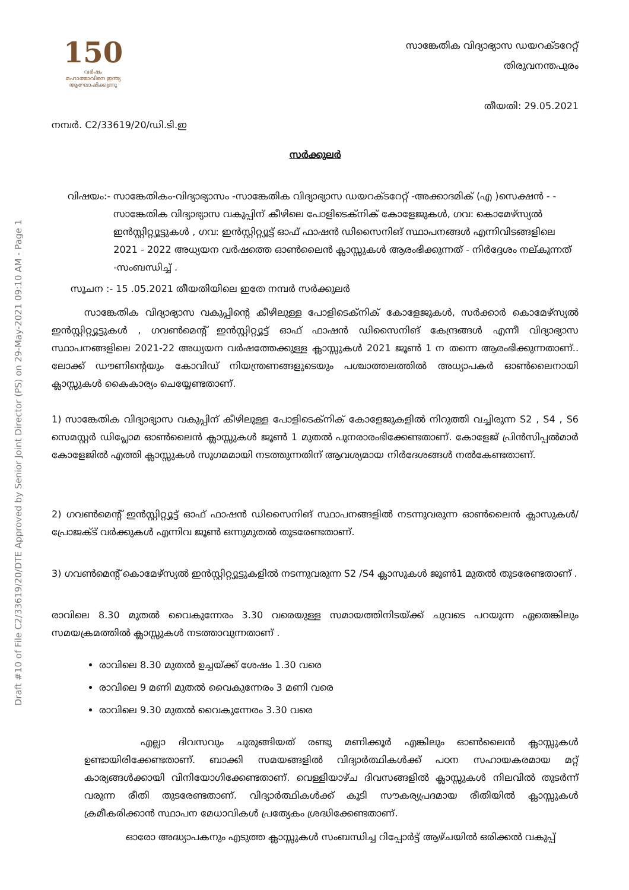Draft #10 of File C2/33619/20/DTE Approved by Senior Joint Director (PS) on 29-May-2021 09:10 AM - Page 1
150
വർഷം
മഹാത്മാവിനെ ഇന്ത്യ ആഘോഷിക്കുന്നു
സാങ്കേതിക വിദ്യാഭ്യാസ ഡയറക്ടറേറ്റ്
തിരുവനന്തപുരം
തീയതി: 29.05.2021
നമ്പർ. C2/33619/20/ഡി.ടി.ഇ
സർക്കുലർ
വിഷയം:- സാങ്കേതികം-വിദ്യാഭ്യാസം -സാങ്കേതിക വിദ്യാഭ്യാസ ഡയറക്ടറേറ്റ് -അക്കാദമിക് (എ )സെക്ഷൻ - - സാങ്കേതിക വിദ്യാഭ്യാസ വകുപ്പിന് കീഴിലെ പോളിടെക്നിക് കോളേജുകൾ, ഗവ: കൊമേഴ്‌സ്യൽ ഇൻസ്റ്റിറ്റ്യൂട്ടുകൾ , ഗവ: ഇൻസ്റ്റിറ്റ്യൂട്ട് ഓഫ് ഫാഷൻ ഡിസൈനിങ് സ്ഥാപനങ്ങൾ എന്നിവിടങ്ങളിലെ 2021 - 2022 അധ്യയന വർഷത്തെ ഓൺലൈൻ ക്ലാസ്സുകൾ ആരംഭിക്കുന്നത് - നിർദ്ദേശം നല്കുന്നത് -സംബന്ധിച്ച് .
സൂചന :- 15 .05.2021 തീയതിയിലെ ഇതേ നമ്പർ സർക്കുലർ
സാങ്കേതിക വിദ്യാഭ്യാസ വകുപ്പിന്റെ കീഴിലുള്ള പോളിടെക്നിക് കോളേജുകൾ, സർക്കാർ കൊമേഴ്സ്യൽ ഇൻസ്റ്റിറ്റ്യൂട്ടുകൾ , ഗവൺമെന്റ് ഇൻസ്റ്റിറ്റ്യൂട്ട് ഓഫ് ഫാഷൻ ഡിസൈനിങ് കേന്ദ്രങ്ങൾ എന്നീ വിദ്യാഭ്യാസ സ്ഥാപനങ്ങളിലെ 2021-22 അധ്യയന വർഷത്തേക്കുള്ള ക്ലാസ്സുകൾ 2021 ജൂൺ 1 ന തന്നെ ആരംഭിക്കുന്നതാണ്.. ലോക്ക് ഡൗണിന്റെയും കോവിഡ് നിയന്ത്രണങ്ങളുടെയും പശ്ചാത്തലത്തിൽ അധ്യാപകർ ഓൺലൈനായി ക്ലാസ്സുകൾ കൈകാര്യം ചെയ്യേണ്ടതാണ്.
1) സാങ്കേതിക വിദ്യാഭ്യാസ വകുപ്പിന് കീഴിലുള്ള പോളിടെക്നിക് കോളേജുകളിൽ നിറുത്തി വച്ചിരുന്ന S2 , S4 , S6 സെമസ്റ്റർ ഡിപ്ലോമ ഓൺലൈൻ ക്ലാസ്സുകൾ ജൂൺ 1 മുതൽ പുനരാരംഭിക്കേണ്ടതാണ്. കോളേജ് പ്രിൻസിപ്പൽമാർ കോളേജിൽ എത്തി ക്ലാസ്സുകൾ സുഗമമായി നടത്തുന്നതിന് ആവശ്യമായ നിർദേശങ്ങൾ നൽകേണ്ടതാണ്.
2) ഗവൺമെന്റ് ഇൻസ്റ്റിറ്റ്യൂട്ട് ഓഫ് ഫാഷൻ ഡിസൈനിങ് സ്ഥാപനങ്ങളിൽ നടന്നുവരുന്ന ഓൺലൈൻ ക്ലാസുകൾ/ പ്രോജക്ട് വർക്കുകൾ എന്നിവ ജൂൺ ഒന്നുമുതൽ തുടരേണ്ടതാണ്.
3) ഗവൺമെന്റ് കൊമേഴ്സ്യൽ ഇൻസ്റ്റിറ്റ്യൂട്ടുകളിൽ നടന്നുവരുന്ന S2 /S4 ക്ലാസുകൾ ജൂൺ1 മുതൽ തുടരേണ്ടതാണ് .
രാവിലെ 8.30 മുതൽ വൈകുന്നേരം 3.30 വരെയുള്ള സമായത്തിനിടയ്ക്ക് ചുവടെ പറയുന്ന ഏതെങ്കിലും സമയക്രമത്തിൽ ക്ലാസ്സുകൾ നടത്താവുന്നതാണ് .
രാവിലെ 8.30 മുതൽ ഉച്ചയ്ക്ക് ശേഷം 1.30 വരെ
രാവിലെ 9 മണി മുതൽ വൈകുന്നേരം 3 മണി വരെ
രാവിലെ 9.30 മുതൽ വൈകുന്നേരം 3.30 വരെ
എല്ലാ ദിവസവും ചുരുങ്ങിയത് രണ്ടു മണിക്കൂർ എങ്കിലും ഓൺലൈൻ ക്ലാസ്സുകൾ ഉണ്ടായിരിക്കേണ്ടതാണ്. ബാക്കി സമയങ്ങളിൽ വിദ്യാർത്ഥികൾക്ക് പഠന സഹായകരമായ മറ്റ് കാര്യങ്ങൾക്കായി വിനിയോഗിക്കേണ്ടതാണ്. വെള്ളിയാഴ്ച ദിവസങ്ങളിൽ ക്ലാസ്സുകൾ നിലവിൽ തുടർന്ന് വരുന്ന രീതി തുടരേണ്ടതാണ്. വിദ്യാർത്ഥികൾക്ക് കൂടി സൗകര്യപ്രദമായ രീതിയിൽ ക്ലാസ്സുകൾ ക്രമീകരിക്കാൻ സ്ഥാപന മേധാവികൾ പ്രത്യേകം ശ്രദ്ധിക്കേണ്ടതാണ്.
ഓരോ അദ്ധ്യാപകനും എടുത്ത ക്ലാസ്സുകൾ സംബന്ധിച്ച റിപ്പോർട്ട് ആഴ്ചയിൽ ഒരിക്കൽ വകുപ്പ്